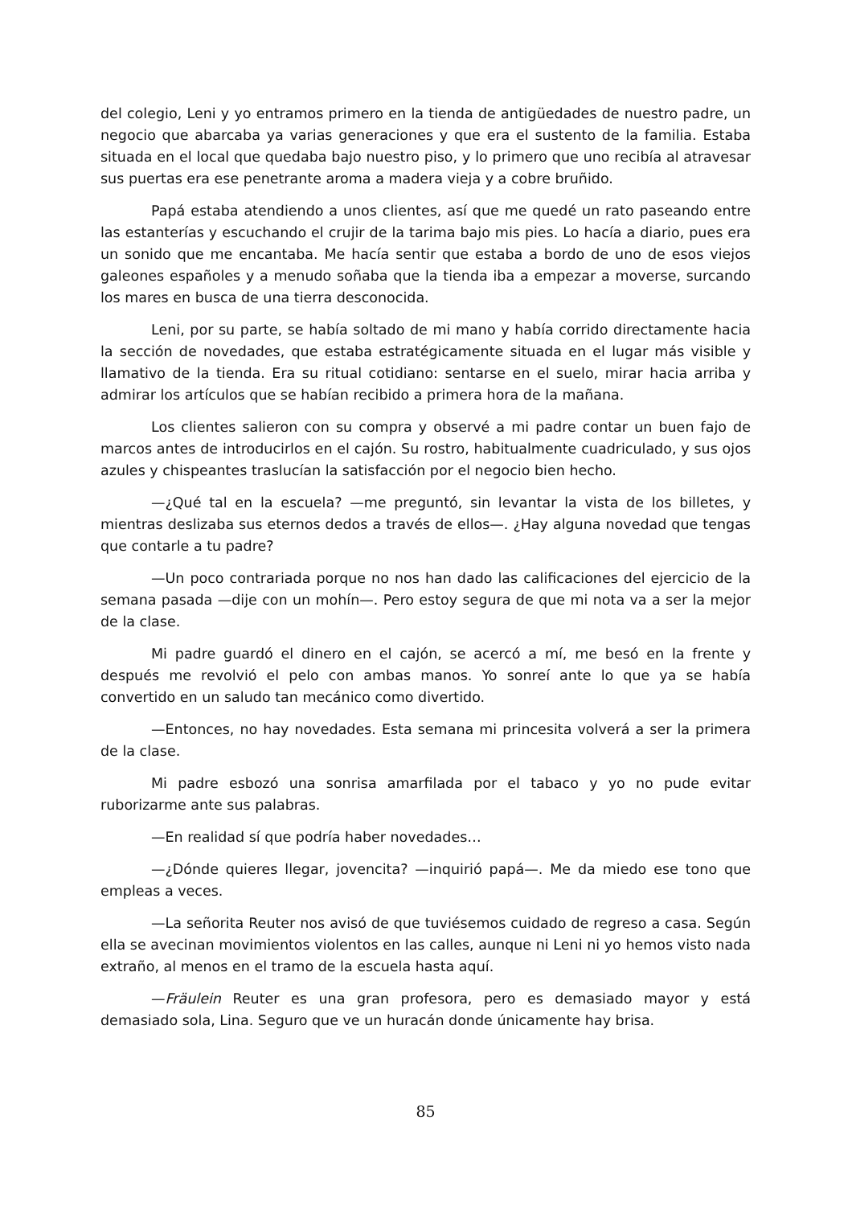del colegio, Leni y yo entramos primero en la tienda de antigüedades de nuestro padre, un negocio que abarcaba ya varias generaciones y que era el sustento de la familia. Estaba situada en el local que quedaba bajo nuestro piso, y lo primero que uno recibía al atravesar sus puertas era ese penetrante aroma a madera vieja y a cobre bruñido.
Papá estaba atendiendo a unos clientes, así que me quedé un rato paseando entre las estanterías y escuchando el crujir de la tarima bajo mis pies. Lo hacía a diario, pues era un sonido que me encantaba. Me hacía sentir que estaba a bordo de uno de esos viejos galeones españoles y a menudo soñaba que la tienda iba a empezar a moverse, surcando los mares en busca de una tierra desconocida.
Leni, por su parte, se había soltado de mi mano y había corrido directamente hacia la sección de novedades, que estaba estratégicamente situada en el lugar más visible y llamativo de la tienda. Era su ritual cotidiano: sentarse en el suelo, mirar hacia arriba y admirar los artículos que se habían recibido a primera hora de la mañana.
Los clientes salieron con su compra y observé a mi padre contar un buen fajo de marcos antes de introducirlos en el cajón. Su rostro, habitualmente cuadriculado, y sus ojos azules y chispeantes traslucían la satisfacción por el negocio bien hecho.
—¿Qué tal en la escuela? —me preguntó, sin levantar la vista de los billetes, y mientras deslizaba sus eternos dedos a través de ellos—. ¿Hay alguna novedad que tengas que contarle a tu padre?
—Un poco contrariada porque no nos han dado las calificaciones del ejercicio de la semana pasada —dije con un mohín—. Pero estoy segura de que mi nota va a ser la mejor de la clase.
Mi padre guardó el dinero en el cajón, se acercó a mí, me besó en la frente y después me revolvió el pelo con ambas manos. Yo sonreí ante lo que ya se había convertido en un saludo tan mecánico como divertido.
—Entonces, no hay novedades. Esta semana mi princesita volverá a ser la primera de la clase.
Mi padre esbozó una sonrisa amarfilada por el tabaco y yo no pude evitar ruborizarme ante sus palabras.
—En realidad sí que podría haber novedades…
—¿Dónde quieres llegar, jovencita? —inquirió papá—. Me da miedo ese tono que empleas a veces.
—La señorita Reuter nos avisó de que tuviésemos cuidado de regreso a casa. Según ella se avecinan movimientos violentos en las calles, aunque ni Leni ni yo hemos visto nada extraño, al menos en el tramo de la escuela hasta aquí.
—Fräulein Reuter es una gran profesora, pero es demasiado mayor y está demasiado sola, Lina. Seguro que ve un huracán donde únicamente hay brisa.
85